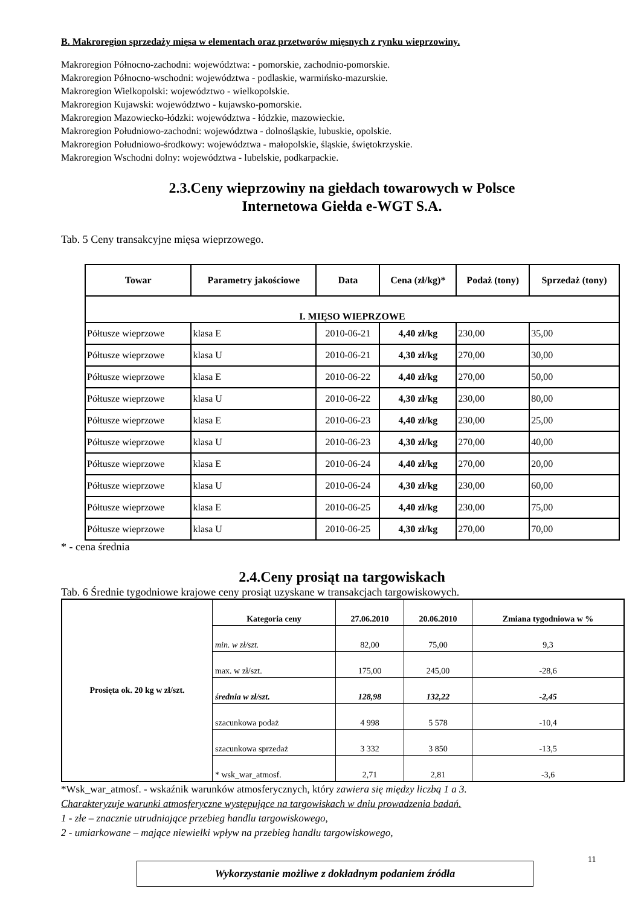B. Makroregion sprzedaży mięsa w elementach oraz przetworów mięsnych z rynku wieprzowiny.
Makroregion Północno-zachodni: województwa: - pomorskie, zachodnio-pomorskie.
Makroregion Północno-wschodni: województwa - podlaskie, warmińsko-mazurskie.
Makroregion Wielkopolski: województwo - wielkopolskie.
Makroregion Kujawski: województwo - kujawsko-pomorskie.
Makroregion Mazowiecko-łódzki: województwa - łódzkie, mazowieckie.
Makroregion Południowo-zachodni: województwa - dolnośląskie, lubuskie, opolskie.
Makroregion Południowo-środkowy: województwa - małopolskie, śląskie, świętokrzyskie.
Makroregion Wschodni dolny: województwa - lubelskie, podkarpackie.
2.3.Ceny wieprzowiny na giełdach towarowych w Polsce
Internetowa Giełda e-WGT S.A.
Tab. 5 Ceny transakcyjne mięsa wieprzowego.
| Towar | Parametry jakościowe | Data | Cena (zł/kg)* | Podaż (tony) | Sprzedaż (tony) |
| --- | --- | --- | --- | --- | --- |
| I. MIĘSO WIEPRZOWE | | | | | |
| Półtusze wieprzowe | klasa E | 2010-06-21 | 4,40 zł/kg | 230,00 | 35,00 |
| Półtusze wieprzowe | klasa U | 2010-06-21 | 4,30 zł/kg | 270,00 | 30,00 |
| Półtusze wieprzowe | klasa E | 2010-06-22 | 4,40 zł/kg | 270,00 | 50,00 |
| Półtusze wieprzowe | klasa U | 2010-06-22 | 4,30 zł/kg | 230,00 | 80,00 |
| Półtusze wieprzowe | klasa E | 2010-06-23 | 4,40 zł/kg | 230,00 | 25,00 |
| Półtusze wieprzowe | klasa U | 2010-06-23 | 4,30 zł/kg | 270,00 | 40,00 |
| Półtusze wieprzowe | klasa E | 2010-06-24 | 4,40 zł/kg | 270,00 | 20,00 |
| Półtusze wieprzowe | klasa U | 2010-06-24 | 4,30 zł/kg | 230,00 | 60,00 |
| Półtusze wieprzowe | klasa E | 2010-06-25 | 4,40 zł/kg | 230,00 | 75,00 |
| Półtusze wieprzowe | klasa U | 2010-06-25 | 4,30 zł/kg | 270,00 | 70,00 |
* - cena średnia
2.4.Ceny prosiąt na targowiskach
Tab. 6 Średnie tygodniowe krajowe ceny prosiąt uzyskane w transakcjach targowiskowych.
| Prosięta ok. 20 kg w zł/szt. | Kategoria ceny | 27.06.2010 | 20.06.2010 | Zmiana tygodniowa w % |
| --- | --- | --- | --- | --- |
| | min. w zł/szt. | 82,00 | 75,00 | 9,3 |
| | max. w zł/szt. | 175,00 | 245,00 | -28,6 |
| | średnia w zł/szt. | 128,98 | 132,22 | -2,45 |
| | szacunkowa podaż | 4 998 | 5 578 | -10,4 |
| | szacunkowa sprzedaż | 3 332 | 3 850 | -13,5 |
| | * wsk_war_atmosf. | 2,71 | 2,81 | -3,6 |
*Wsk_war_atmosf. - wskaźnik warunków atmosferycznych, który zawiera się między liczbą 1 a 3.
Charakteryzuje warunki atmosferyczne występujące na targowiskach w dniu prowadzenia badań.
1 - złe – znacznie utrudniające przebieg handlu targowiskowego,
2 - umiarkowane – mające niewielki wpływ na przebieg handlu targowiskowego,
Wykorzystanie możliwe z dokładnym podaniem źródła
11